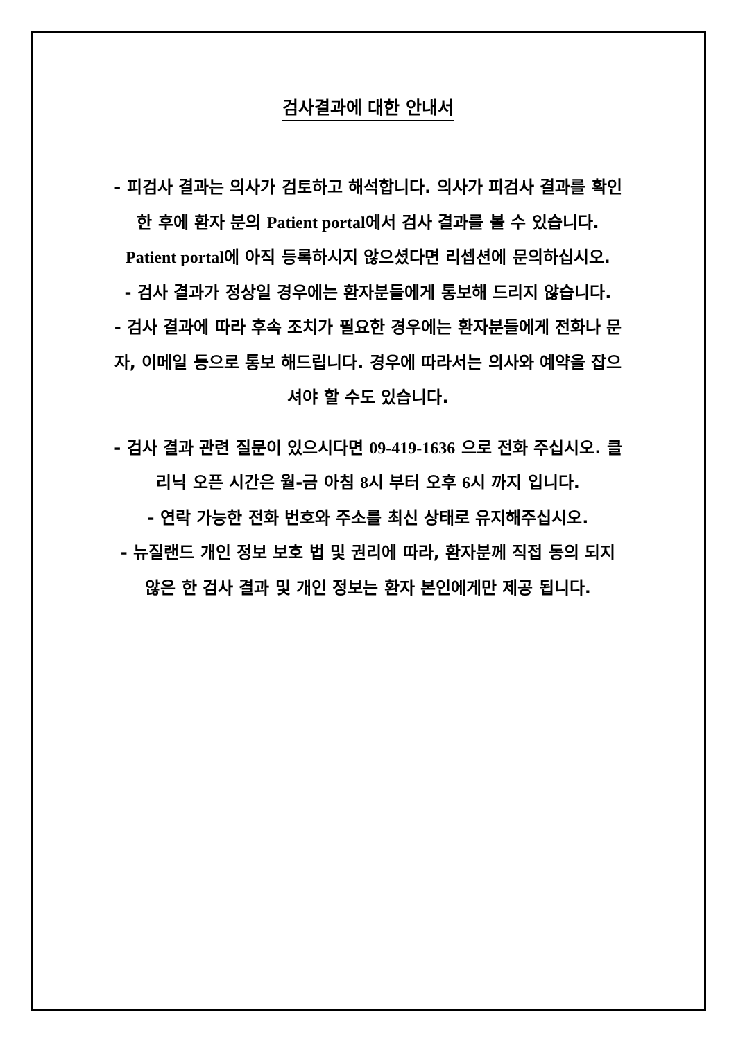검사결과에 대한 안내서
- 피검사 결과는 의사가 검토하고 해석합니다. 의사가 피검사 결과를 확인한 후에 환자 분의 Patient portal에서 검사 결과를 볼 수 있습니다. Patient portal에 아직 등록하시지 않으셨다면 리셉션에 문의하십시오.
- 검사 결과가 정상일 경우에는 환자분들에게 통보해 드리지 않습니다.
- 검사 결과에 따라 후속 조치가 필요한 경우에는 환자분들에게 전화나 문자, 이메일 등으로 통보 해드립니다. 경우에 따라서는 의사와 예약을 잡으셔야 할 수도 있습니다.
- 검사 결과 관련 질문이 있으시다면 09-419-1636 으로 전화 주십시오. 클리닉 오픈 시간은 월-금 아침 8시 부터 오후 6시 까지 입니다.
- 연락 가능한 전화 번호와 주소를 최신 상태로 유지해주십시오.
- 뉴질랜드 개인 정보 보호 법 및 권리에 따라, 환자분께 직접 동의 되지 않은 한 검사 결과 및 개인 정보는 환자 본인에게만 제공 됩니다.